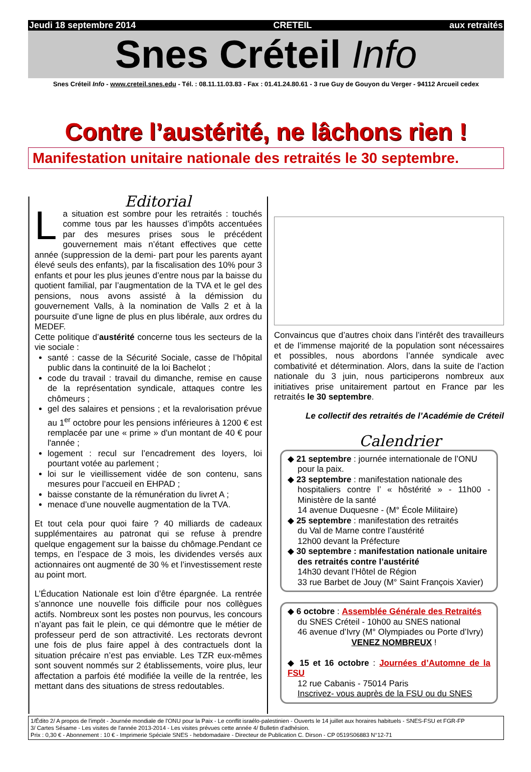Jeudi 18 septembre 2014 CRETEIL aux retraités
Snes Créteil Info
Snes Créteil Info - www.creteil.snes.edu - Tél. : 08.11.11.03.83 - Fax : 01.41.24.80.61 - 3 rue Guy de Gouyon du Verger - 94112 Arcueil cedex
Contre l’austérité, ne lâchons rien !
Manifestation unitaire nationale des retraités le 30 septembre.
Editorial
La situation est sombre pour les retraités : touchés comme tous par les hausses d’impôts accentuées par des mesures prises sous le précédent gouvernement mais n’étant effectives que cette année (suppression de la demi- part pour les parents ayant élevé seuls des enfants), par la fiscalisation des 10% pour 3 enfants et pour les plus jeunes d’entre nous par la baisse du quotient familial, par l’augmentation de la TVA et le gel des pensions, nous avons assisté à la démission du gouvernement Valls, à la nomination de Valls 2 et à la poursuite d’une ligne de plus en plus libérale, aux ordres du MEDEF.
Cette politique d’austérité concerne tous les secteurs de la vie sociale :
santé : casse de la Sécurité Sociale, casse de l’hôpital public dans la continuité de la loi Bachelot ;
code du travail : travail du dimanche, remise en cause de la représentation syndicale, attaques contre les chômeurs ;
gel des salaires et pensions ; et la revalorisation prévue au 1<sup>er</sup> octobre pour les pensions inférieures à 1200 € est remplacée par une « prime » d'un montant de 40 € pour l'année ;
logement : recul sur l’encadrement des loyers, loi pourtant votée au parlement ;
loi sur le vieillissement vidée de son contenu, sans mesures pour l’accueil en EHPAD ;
baisse constante de la rémunération du livret A ;
menace d’une nouvelle augmentation de la TVA.
Et tout cela pour quoi faire ? 40 milliards de cadeaux supplémentaires au patronat qui se refuse à prendre quelque engagement sur la baisse du chômage.Pendant ce temps, en l’espace de 3 mois, les dividendes versés aux actionnaires ont augmenté de 30 % et l’investissement reste au point mort.
L’Éducation Nationale est loin d’être épargnée. La rentrée s’annonce une nouvelle fois difficile pour nos collègues actifs. Nombreux sont les postes non pourvus, les concours n’ayant pas fait le plein, ce qui démontre que le métier de professeur perd de son attractivité. Les rectorats devront une fois de plus faire appel à des contractuels dont la situation précaire n’est pas enviable. Les TZR eux-mêmes sont souvent nommés sur 2 établissements, voire plus, leur affectation a parfois été modifiée la veille de la rentrée, les mettant dans des situations de stress redoutables.
Convaincus que d’autres choix dans l’intérêt des travailleurs et de l’immense majorité de la population sont nécessaires et possibles, nous abordons l’année syndicale avec combativité et détermination. Alors, dans la suite de l’action nationale du 3 juin, nous participerons nombreux aux initiatives prise unitairement partout en France par les retraités le 30 septembre.
Le collectif des retraités de l’Académie de Créteil
Calendrier
◆ 21 septembre : journée internationale de l’ONU
pour la paix.
◆ 23 septembre : manifestation nationale des
hospitaliers contre l’ « hôstérité » - 11h00 - Ministère de la santé
14 avenue Duquesne - (M° École Militaire)
◆ 25 septembre : manifestation des retraités
du Val de Marne contre l’austérité
12h00 devant la Préfecture
◆ 30 septembre : manifestation nationale unitaire
des retraités contre l’austérité
14h30 devant l’Hôtel de Région
33 rue Barbet de Jouy (M° Saint François Xavier)
◆ 6 octobre : Assemblée Générale des Retraités
du SNES Créteil - 10h00 au SNES national
46 avenue d’Ivry (M° Olympiades ou Porte d’Ivry)
VENEZ NOMBREUX !
◆ 15 et 16 octobre : Journées d’Automne de la FSU
12 rue Cabanis - 75014 Paris
Inscrivez- vous auprès de la FSU ou du SNES
1/Édito 2/ A propos de l'impôt - Journée mondiale de l'ONU pour la Paix - Le conflit israélo-palestinien - Ouverts le 14 juillet aux horaires habituels - SNES-FSU et FGR-FP
3/ Cartes Sésame - Les visites de l'année 2013-2014 - Les visites prévues cette année 4/ Bulletin d'adhésion.
Prix : 0,30 € - Abonnement : 10 € - Imprimerie Spéciale SNES - hebdomadaire - Directeur de Publication C. Dirson - CP 0519S06883 N°12-71